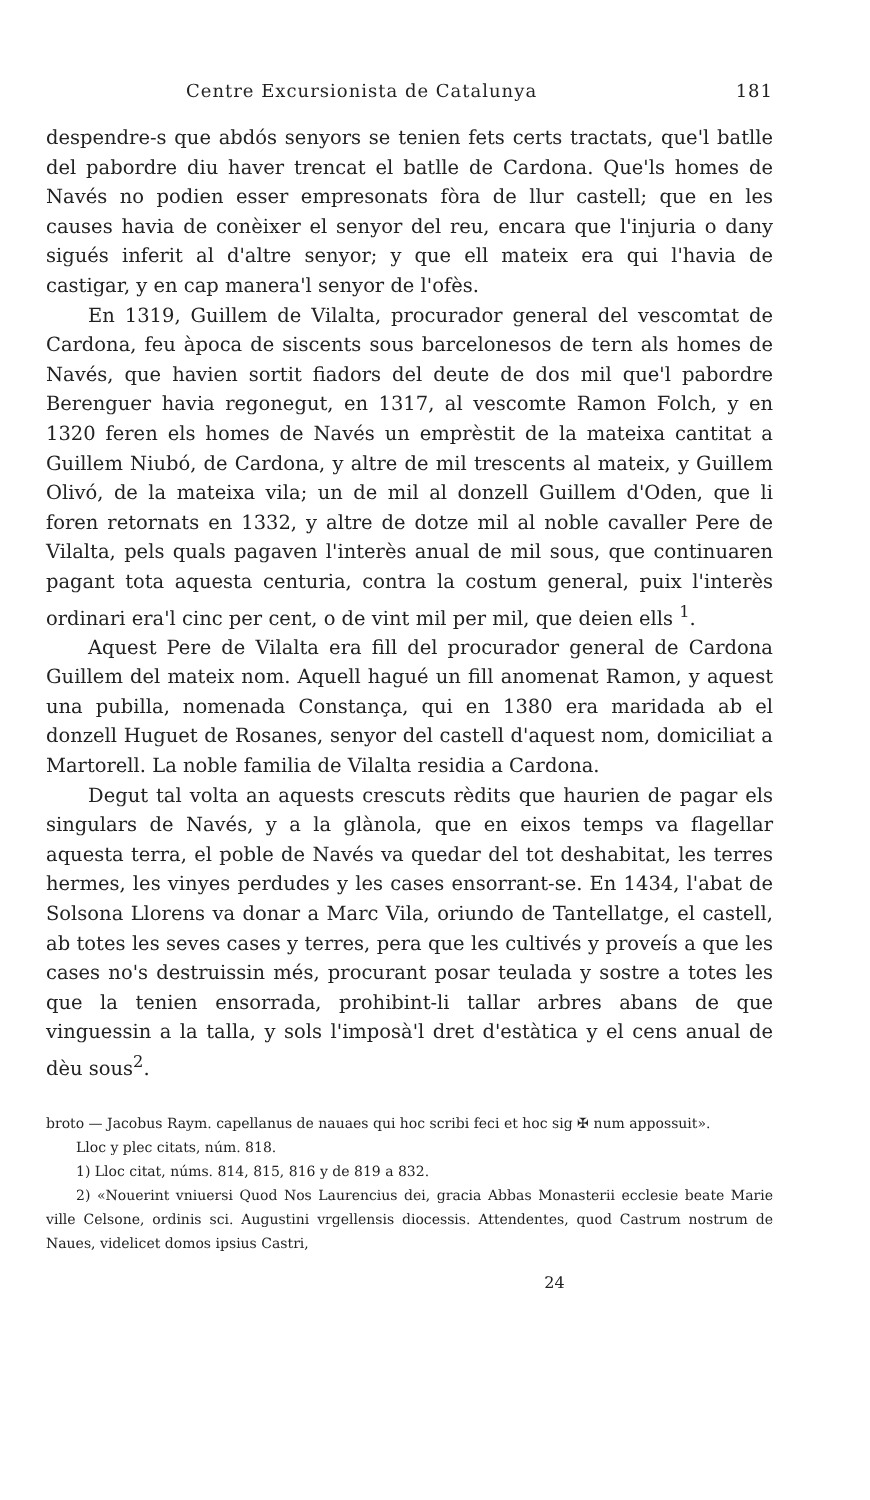Centre Excursionista de Catalunya 181
despendre-s que abdós senyors se tenien fets certs tractats, que'l batlle del pabordre diu haver trencat el batlle de Cardona. Que'ls homes de Navés no podien esser empresonats fòra de llur castell; que en les causes havia de conèixer el senyor del reu, encara que l'injuria o dany sigués inferit al d'altre senyor; y que ell mateix era qui l'havia de castigar, y en cap manera'l senyor de l'ofès.
En 1319, Guillem de Vilalta, procurador general del vescomtat de Cardona, feu àpoca de siscents sous barcelonesos de tern als homes de Navés, que havien sortit fiadors del deute de dos mil que'l pabordre Berenguer havia regonegut, en 1317, al vescomte Ramon Folch, y en 1320 feren els homes de Navés un emprèstit de la mateixa cantitat a Guillem Niubó, de Cardona, y altre de mil trescents al mateix, y Guillem Olivó, de la mateixa vila; un de mil al donzell Guillem d'Oden, que li foren retornats en 1332, y altre de dotze mil al noble cavaller Pere de Vilalta, pels quals pagaven l'interès anual de mil sous, que continuaren pagant tota aquesta centuria, contra la costum general, puix l'interès ordinari era'l cinc per cent, o de vint mil per mil, que deien ells <sup>1</sup>.
Aquest Pere de Vilalta era fill del procurador general de Cardona Guillem del mateix nom. Aquell hagué un fill anomenat Ramon, y aquest una pubilla, nomenada Constança, qui en 1380 era maridada ab el donzell Huguet de Rosanes, senyor del castell d'aquest nom, domiciliat a Martorell. La noble familia de Vilalta residia a Cardona.
Degut tal volta an aquests crescuts rèdits que haurien de pagar els singulars de Navés, y a la glànola, que en eixos temps va flagellar aquesta terra, el poble de Navés va quedar del tot deshabitat, les terres hermes, les vinyes perdudes y les cases ensorrant-se. En 1434, l'abat de Solsona Llorens va donar a Marc Vila, oriundo de Tantellatge, el castell, ab totes les seves cases y terres, pera que les cultivés y proveís a que les cases no's destruissin més, procurant posar teulada y sostre a totes les que la tenien ensorrada, prohibint-li tallar arbres abans de que vinguessin a la talla, y sols l'imposà'l dret d'estàtica y el cens anual de dèu sous<sup>2</sup>.
broto — Jacobus Raym. capellanus de nauaes qui hoc scribi feci et hoc sig ✠ num appossuit».
Lloc y plec citats, núm. 818.
1) Lloc citat, núms. 814, 815, 816 y de 819 a 832.
2) «Nouerint vniuersi Quod Nos Laurencius dei, gracia Abbas Monasterii ecclesie beate Marie ville Celsone, ordinis sci. Augustini vrgellensis diocessis. Attendentes, quod Castrum nostrum de Naues, videlicet domos ipsius Castri,
24